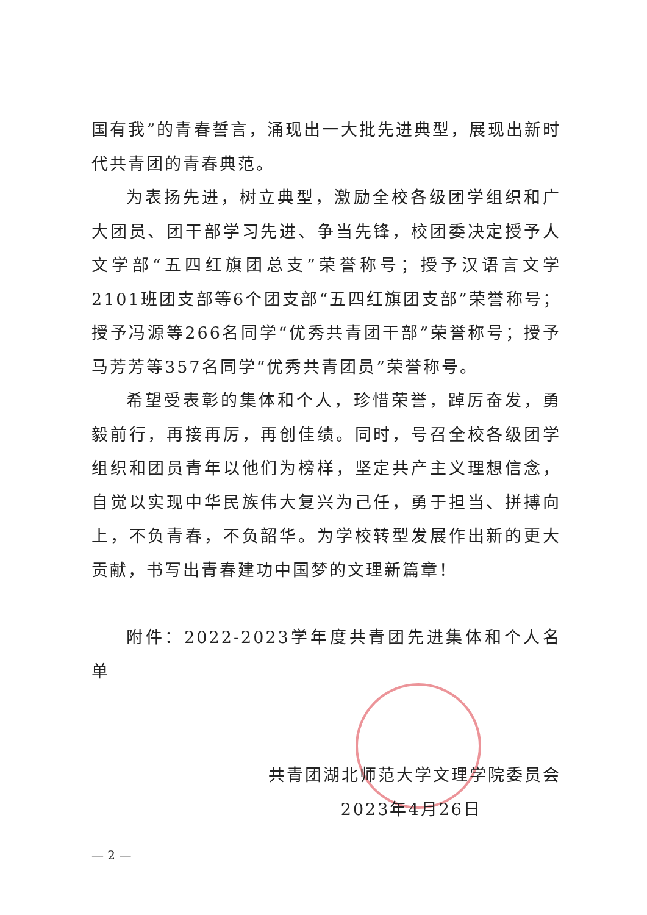国有我”的青春誓言，涌现出一大批先进典型，展现出新时代共青团的青春典范。
为表扬先进，树立典型，激励全校各级团学组织和广大团员、团干部学习先进、争当先锋，校团委决定授予人文学部“五四红旗团总支”荣誉称号；授予汉语言文学2101班团支部等6个团支部“五四红旗团支部”荣誉称号；授予冯源等266名同学“优秀共青团干部”荣誉称号；授予马芳芳等357名同学“优秀共青团员”荣誉称号。
希望受表彰的集体和个人，珍惜荣誉，踔厉奋发，勇毅前行，再接再厉，再创佳绩。同时，号召全校各级团学组织和团员青年以他们为榜样，坚定共产主义理想信念，自觉以实现中华民族伟大复兴为己任，勇于担当、拼搏向上，不负青春，不负韶华。为学校转型发展作出新的更大贡献，书写出青春建功中国梦的文理新篇章！
附件：2022-2023学年度共青团先进集体和个人名单
共青团湖北师范大学文理学院委员会
2023年4月26日
— 2 —